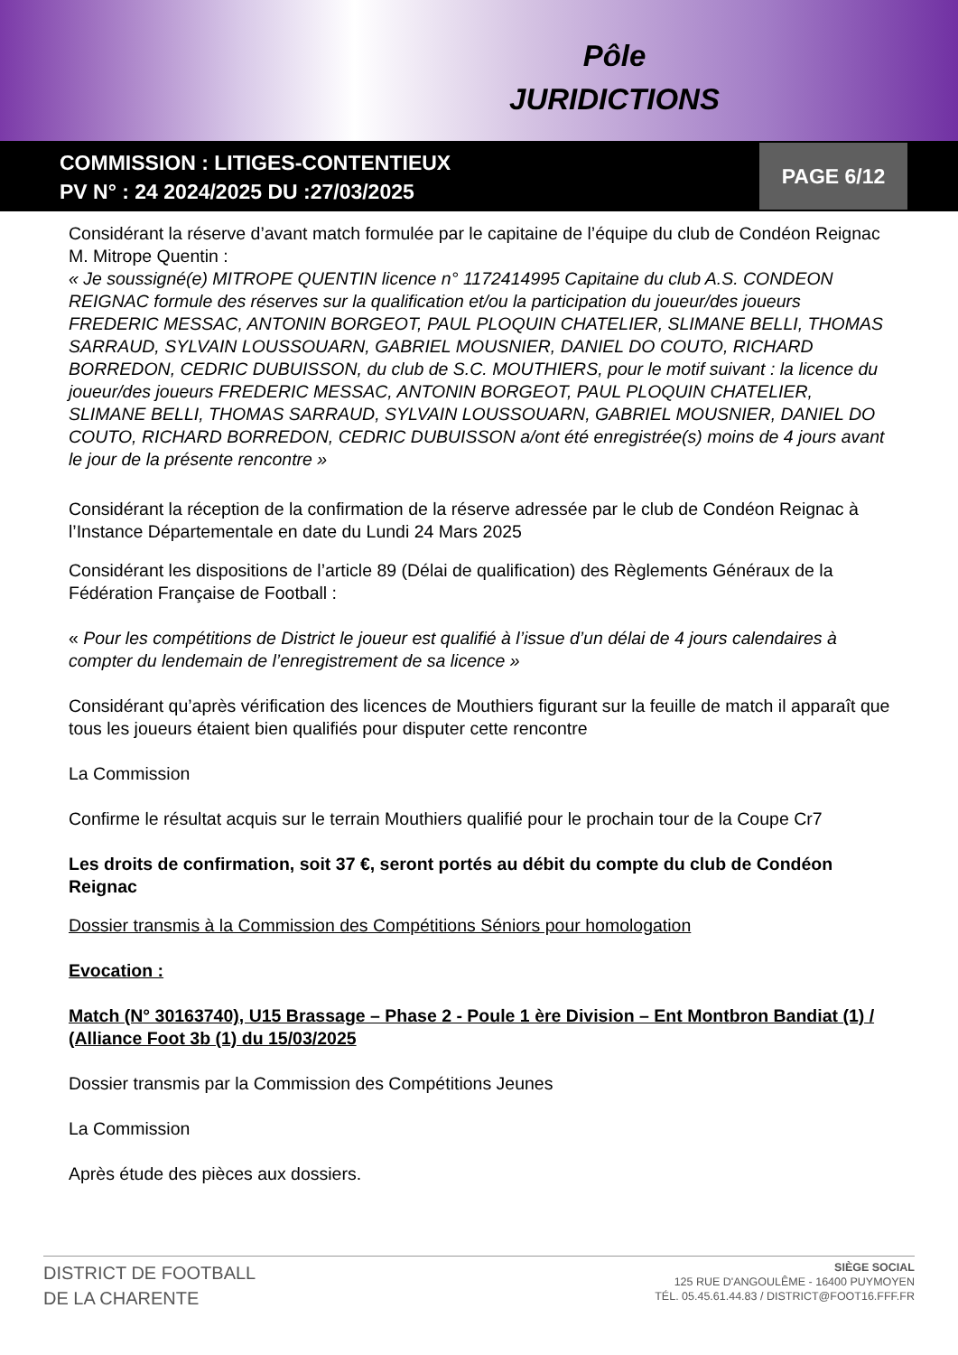Pôle
JURIDICTIONS
COMMISSION : LITIGES-CONTENTIEUX
PV N° : 24 2024/2025 DU :27/03/2025
PAGE 6/12
Considérant la réserve d’avant match formulée par le capitaine de l’équipe du club de Condéon Reignac M. Mitrope Quentin :
« Je soussigné(e) MITROPE QUENTIN licence n° 1172414995 Capitaine du club A.S. CONDEON REIGNAC formule des réserves sur la qualification et/ou la participation du joueur/des joueurs FREDERIC MESSAC, ANTONIN BORGEOT, PAUL PLOQUIN CHATELIER, SLIMANE BELLI, THOMAS SARRAUD, SYLVAIN LOUSSOUARN, GABRIEL MOUSNIER, DANIEL DO COUTO, RICHARD BORREDON, CEDRIC DUBUISSON, du club de S.C. MOUTHIERS, pour le motif suivant : la licence du joueur/des joueurs FREDERIC MESSAC, ANTONIN BORGEOT, PAUL PLOQUIN CHATELIER, SLIMANE BELLI, THOMAS SARRAUD, SYLVAIN LOUSSOUARN, GABRIEL MOUSNIER, DANIEL DO COUTO, RICHARD BORREDON, CEDRIC DUBUISSON a/ont été enregistrée(s) moins de 4 jours avant le jour de la présente rencontre »
Considérant la réception de la confirmation de la réserve adressée par le club de Condéon Reignac à l’Instance Départementale en date du Lundi 24 Mars 2025
Considérant les dispositions de l’article 89 (Délai de qualification) des Règlements Généraux de la Fédération Française de Football :
« Pour les compétitions de District le joueur est qualifié à l’issue d’un délai de 4 jours calendaires à compter du lendemain de l’enregistrement de sa licence »
Considérant qu’après vérification des licences de Mouthiers figurant sur la feuille de match il apparaît que tous les joueurs étaient bien qualifiés pour disputer cette rencontre
La Commission
Confirme le résultat acquis sur le terrain Mouthiers qualifié pour le prochain tour de la Coupe Cr7
Les droits de confirmation, soit 37 €, seront portés au débit du compte du club de Condéon Reignac
Dossier transmis à la Commission des Compétitions Séniors pour homologation
Evocation :
Match (N° 30163740), U15 Brassage – Phase 2 - Poule 1 ère Division – Ent Montbron Bandiat (1) / (Alliance Foot 3b (1) du 15/03/2025
Dossier transmis par la Commission des Compétitions Jeunes
La Commission
Après étude des pièces aux dossiers.
DISTRICT DE FOOTBALL
DE LA CHARENTE
SIÈGE SOCIAL
125 RUE D'ANGOULÊME - 16400 PUYMOYEN
TÉL. 05.45.61.44.83 / DISTRICT@FOOT16.FFF.FR